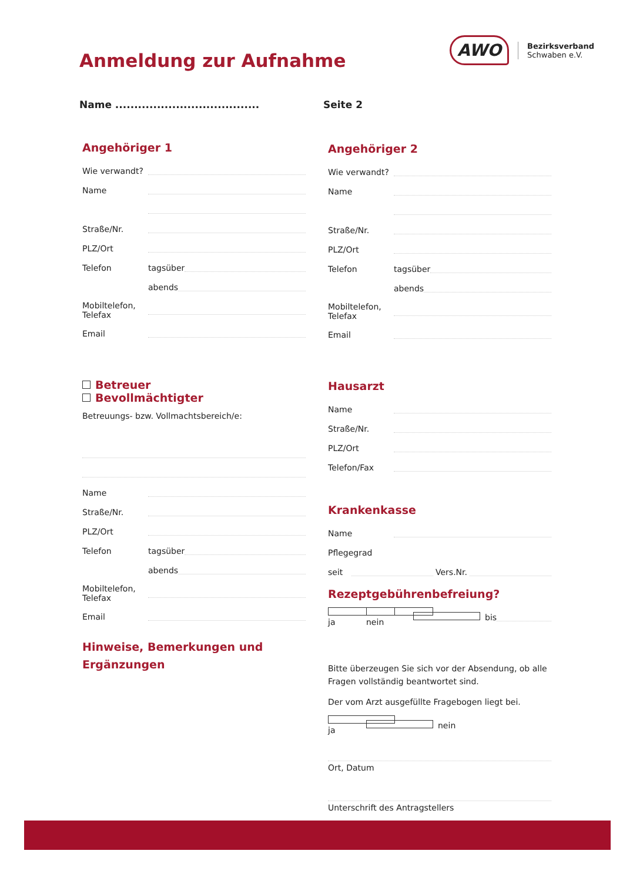Anmeldung zur Aufnahme
AWO
Bezirksverband
Schwaben e.V.
Name ...................................... Seite 2
Angehöriger 1
Wie verwandt?
Name
Straße/Nr.
PLZ/Ort
Telefon tagsüber
abends
Mobiltelefon,
Telefax
Email
Betreuer
Bevollmächtigter
Betreuungs- bzw. Vollmachtsbereich/e:
Name
Straße/Nr.
PLZ/Ort
Telefon tagsüber
abends
Mobiltelefon,
Telefax
Email
Hinweise, Bemerkungen und Ergänzungen
Angehöriger 2
Wie verwandt?
Name
Straße/Nr.
PLZ/Ort
Telefon tagsüber
abends
Mobiltelefon,
Telefax
Email
Hausarzt
Name
Straße/Nr.
PLZ/Ort
Telefon/Fax
Krankenkasse
Name
Pflegegrad
seit Vers.Nr.
Rezeptgebührenbefreiung?
ja nein bis
Bitte überzeugen Sie sich vor der Absendung, ob alle Fragen vollständig beantwortet sind.
Der vom Arzt ausgefüllte Fragebogen liegt bei.
ja nein
Ort, Datum
Unterschrift des Antragstellers